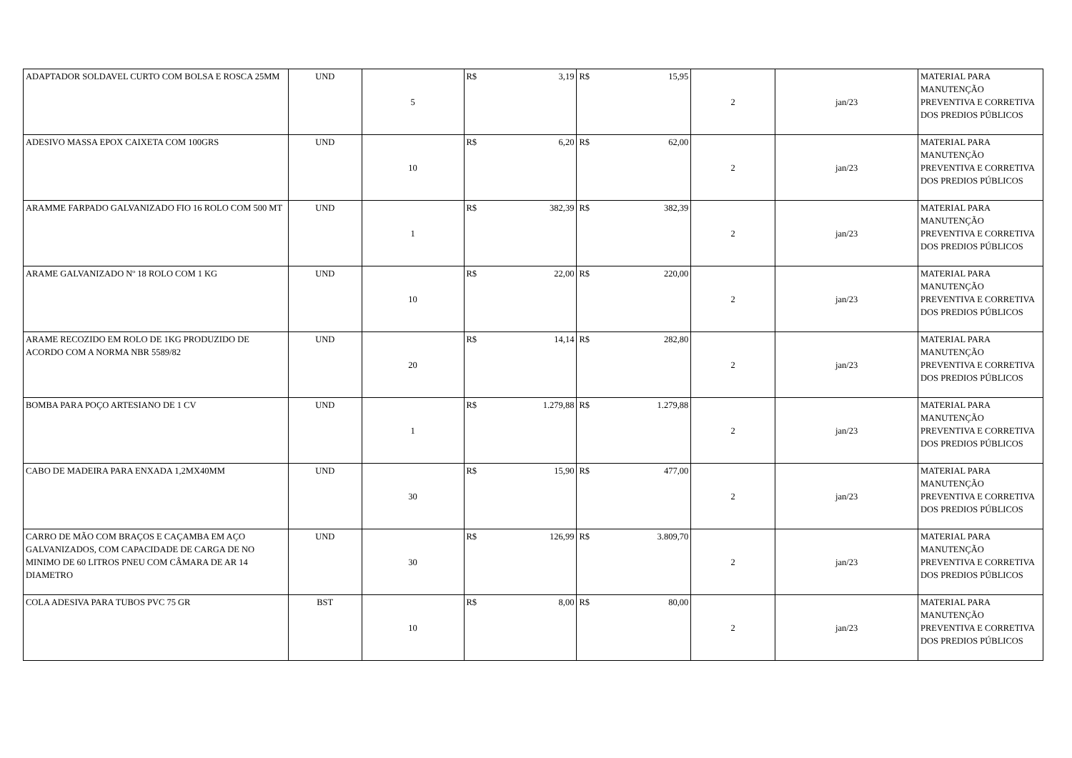| ADAPTADOR SOLDAVEL CURTO COM BOLSA E ROSCA 25MM | UND | 5 | R$ | 3,19 | R$ | 15,95 | 2 | jan/23 | MATERIAL PARA MANUTENÇÃO PREVENTIVA E CORRETIVA DOS PREDIOS PÚBLICOS |
| ADESIVO MASSA EPOX CAIXETA COM 100GRS | UND | 10 | R$ | 6,20 | R$ | 62,00 | 2 | jan/23 | MATERIAL PARA MANUTENÇÃO PREVENTIVA E CORRETIVA DOS PREDIOS PÚBLICOS |
| ARAMME FARPADO GALVANIZADO FIO 16 ROLO COM 500 MT | UND | 1 | R$ | 382,39 | R$ | 382,39 | 2 | jan/23 | MATERIAL PARA MANUTENÇÃO PREVENTIVA E CORRETIVA DOS PREDIOS PÚBLICOS |
| ARAME GALVANIZADO Nº 18 ROLO COM 1 KG | UND | 10 | R$ | 22,00 | R$ | 220,00 | 2 | jan/23 | MATERIAL PARA MANUTENÇÃO PREVENTIVA E CORRETIVA DOS PREDIOS PÚBLICOS |
| ARAME RECOZIDO EM ROLO DE 1KG PRODUZIDO DE ACORDO COM A NORMA NBR 5589/82 | UND | 20 | R$ | 14,14 | R$ | 282,80 | 2 | jan/23 | MATERIAL PARA MANUTENÇÃO PREVENTIVA E CORRETIVA DOS PREDIOS PÚBLICOS |
| BOMBA PARA POÇO ARTESIANO DE 1 CV | UND | 1 | R$ | 1.279,88 | R$ | 1.279,88 | 2 | jan/23 | MATERIAL PARA MANUTENÇÃO PREVENTIVA E CORRETIVA DOS PREDIOS PÚBLICOS |
| CABO DE MADEIRA PARA ENXADA 1,2MX40MM | UND | 30 | R$ | 15,90 | R$ | 477,00 | 2 | jan/23 | MATERIAL PARA MANUTENÇÃO PREVENTIVA E CORRETIVA DOS PREDIOS PÚBLICOS |
| CARRO DE MÃO COM BRAÇOS E CAÇAMBA EM AÇO GALVANIZADOS, COM CAPACIDADE DE CARGA DE NO MINIMO DE 60 LITROS PNEU COM CÂMARA DE AR 14 DIAMETRO | UND | 30 | R$ | 126,99 | R$ | 3.809,70 | 2 | jan/23 | MATERIAL PARA MANUTENÇÃO PREVENTIVA E CORRETIVA DOS PREDIOS PÚBLICOS |
| COLA ADESIVA PARA TUBOS PVC 75 GR | BST | 10 | R$ | 8,00 | R$ | 80,00 | 2 | jan/23 | MATERIAL PARA MANUTENÇÃO PREVENTIVA E CORRETIVA DOS PREDIOS PÚBLICOS |